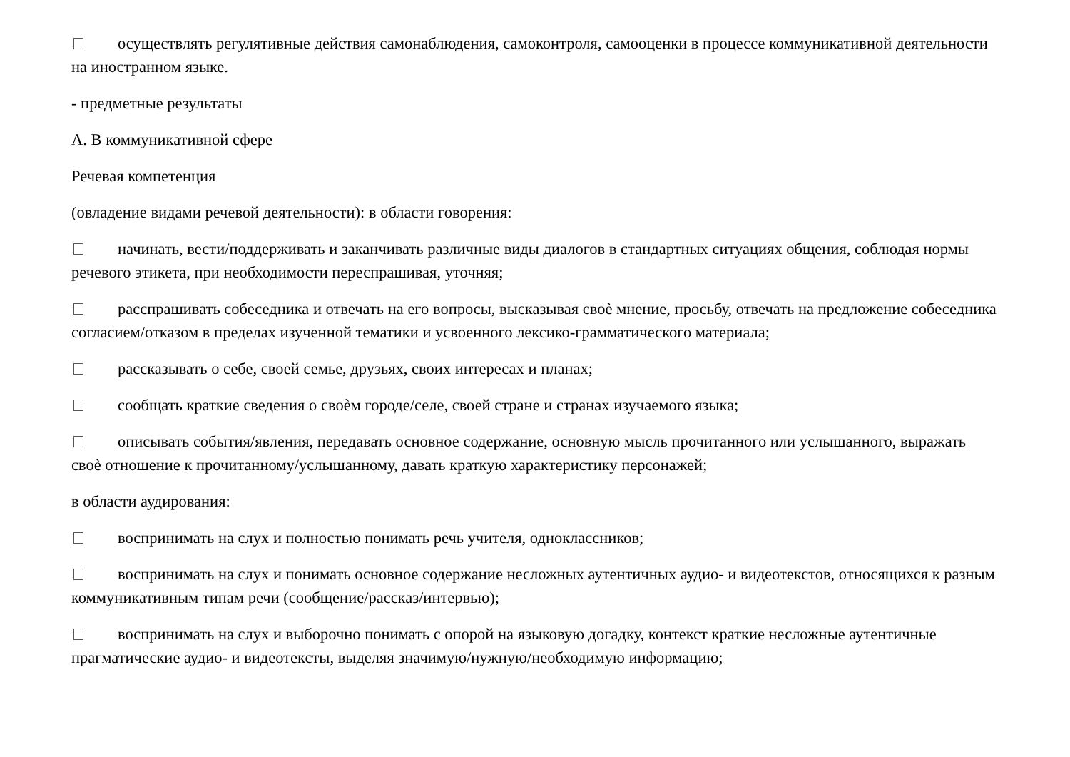осуществлять регулятивные действия самонаблюдения, самоконтроля, самооценки в процессе коммуникативной деятельности на иностранном языке.
- предметные результаты
А. В коммуникативной сфере
Речевая компетенция
(овладение видами речевой деятельности): в области говорения:
начинать, вести/поддерживать и заканчивать различные виды диалогов в стандартных ситуациях общения, соблюдая нормы речевого этикета, при необходимости переспрашивая, уточняя;
расспрашивать собеседника и отвечать на его вопросы, высказывая своѐ мнение, просьбу, отвечать на предложение собеседника согласием/отказом в пределах изученной тематики и усвоенного лексико-грамматического материала;
рассказывать о себе, своей семье, друзьях, своих интересах и планах;
сообщать краткие сведения о своѐм городе/селе, своей стране и странах изучаемого языка;
описывать события/явления, передавать основное содержание, основную мысль прочитанного или услышанного, выражать своѐ отношение к прочитанному/услышанному, давать краткую характеристику персонажей;
в области аудирования:
воспринимать на слух и полностью понимать речь учителя, одноклассников;
воспринимать на слух и понимать основное содержание несложных аутентичных аудио- и видеотекстов, относящихся к разным коммуникативным типам речи (сообщение/рассказ/интервью);
воспринимать на слух и выборочно понимать с опорой на языковую догадку, контекст краткие несложные аутентичные прагматические аудио- и видеотексты, выделяя значимую/нужную/необходимую информацию;